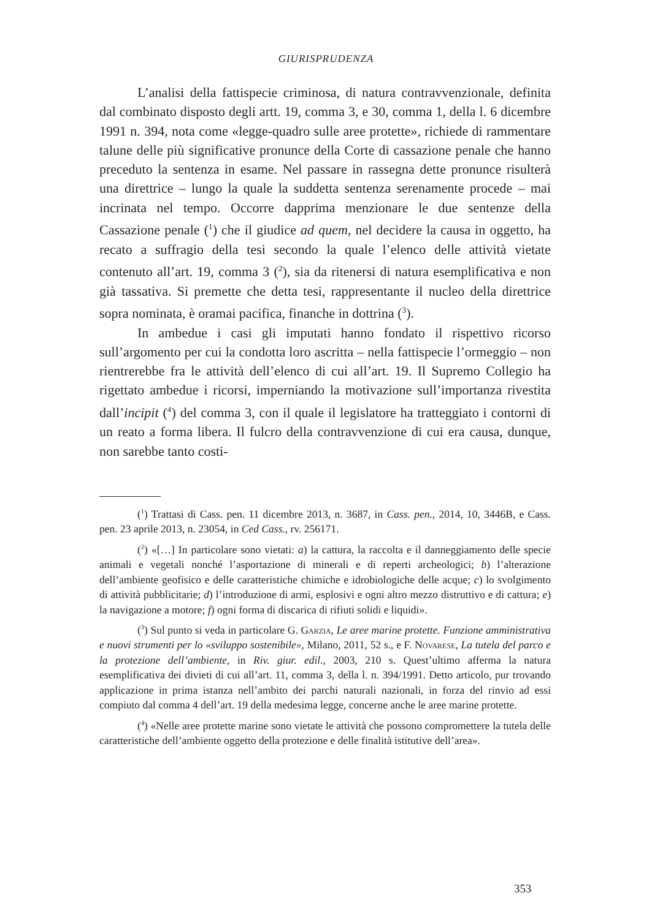GIURISPRUDENZA
L’analisi della fattispecie criminosa, di natura contravvenzionale, definita dal combinato disposto degli artt. 19, comma 3, e 30, comma 1, della l. 6 dicembre 1991 n. 394, nota come «legge-quadro sulle aree protette», richiede di rammentare talune delle più significative pronunce della Corte di cassazione penale che hanno preceduto la sentenza in esame. Nel passare in rassegna dette pronunce risulterà una direttrice – lungo la quale la suddetta sentenza serenamente procede – mai incrinata nel tempo. Occorre dapprima menzionare le due sentenze della Cassazione penale (<sup>1</sup>) che il giudice ad quem, nel decidere la causa in oggetto, ha recato a suffragio della tesi secondo la quale l’elenco delle attività vietate contenuto all’art. 19, comma 3 (<sup>2</sup>), sia da ritenersi di natura esemplificativa e non già tassativa. Si premette che detta tesi, rappresentante il nucleo della direttrice sopra nominata, è oramai pacifica, finanche in dottrina (<sup>3</sup>).
In ambedue i casi gli imputati hanno fondato il rispettivo ricorso sull’argomento per cui la condotta loro ascritta – nella fattispecie l’ormeggio – non rientrerebbe fra le attività dell’elenco di cui all’art. 19. Il Supremo Collegio ha rigettato ambedue i ricorsi, imperniando la motivazione sull’importanza rivestita dall’incipit (<sup>4</sup>) del comma 3, con il quale il legislatore ha tratteggiato i contorni di un reato a forma libera. Il fulcro della contravvenzione di cui era causa, dunque, non sarebbe tanto costi-
(<sup>1</sup>) Trattasi di Cass. pen. 11 dicembre 2013, n. 3687, in Cass. pen., 2014, 10, 3446B, e Cass. pen. 23 aprile 2013, n. 23054, in Ced Cass., rv. 256171.
(<sup>2</sup>) «[…] In particolare sono vietati: a) la cattura, la raccolta e il danneggiamento delle specie animali e vegetali nonché l’asportazione di minerali e di reperti archeologici; b) l’alterazione dell’ambiente geofisico e delle caratteristiche chimiche e idrobiologiche delle acque; c) lo svolgimento di attività pubblicitarie; d) l’introduzione di armi, esplosivi e ogni altro mezzo distruttivo e di cattura; e) la navigazione a motore; f) ogni forma di discarica di rifiuti solidi e liquidi».
(<sup>3</sup>) Sul punto si veda in particolare G. Garzia, Le aree marine protette. Funzione amministrativa e nuovi strumenti per lo «sviluppo sostenibile», Milano, 2011, 52 s., e F. Novarese, La tutela del parco e la protezione dell’ambiente, in Riv. giur. edil., 2003, 210 s. Quest’ultimo afferma la natura esemplificativa dei divieti di cui all’art. 11, comma 3, della l. n. 394/1991. Detto articolo, pur trovando applicazione in prima istanza nell’ambito dei parchi naturali nazionali, in forza del rinvio ad essi compiuto dal comma 4 dell’art. 19 della medesima legge, concerne anche le aree marine protette.
(<sup>4</sup>) «Nelle aree protette marine sono vietate le attività che possono compromettere la tutela delle caratteristiche dell’ambiente oggetto della protezione e delle finalità istitutive dell’area».
353